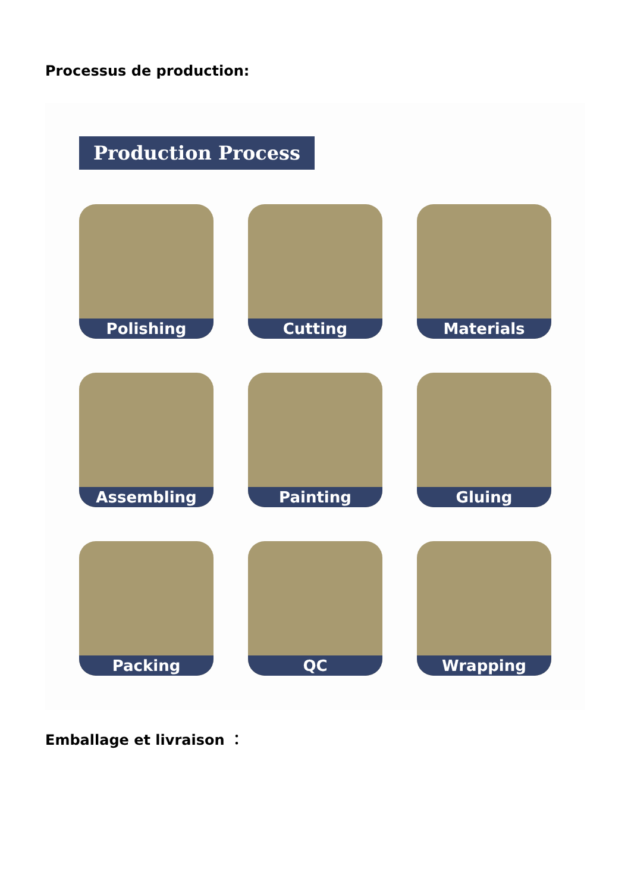Processus de production:
Production Process
Polishing
Cutting
Materials
Assembling
Painting
Gluing
Packing
QC
Wrapping
Emballage et livraison ：